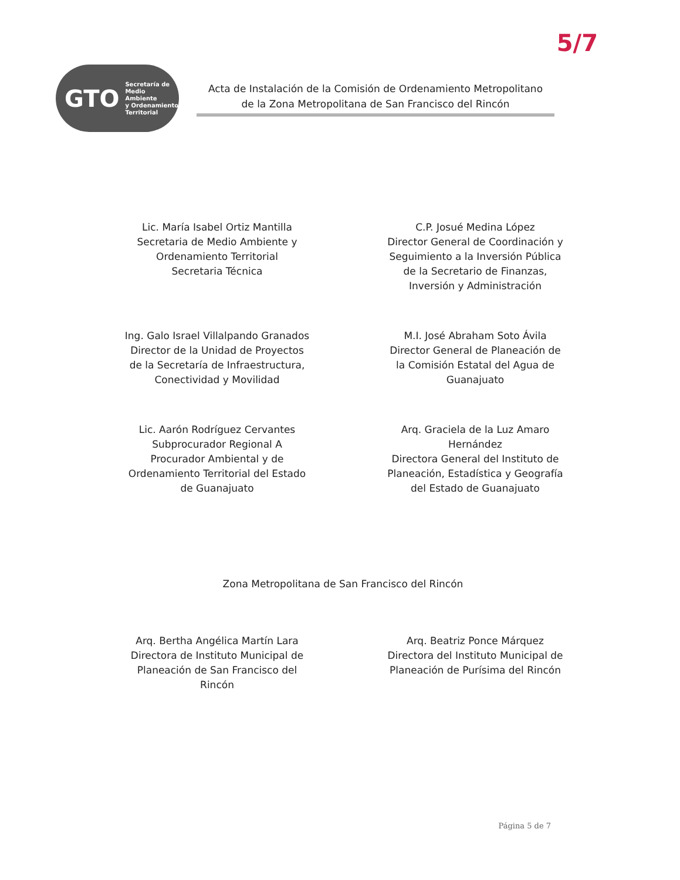5/7
GTO Secretaría de
Medio Ambiente
y Ordenamiento
Territorial
Acta de Instalación de la Comisión de Ordenamiento Metropolitano
de la Zona Metropolitana de San Francisco del Rincón
Lic. María Isabel Ortiz Mantilla
Secretaria de Medio Ambiente y
Ordenamiento Territorial
Secretaria Técnica
C.P. Josué Medina López
Director General de Coordinación y
Seguimiento a la Inversión Pública
de la Secretario de Finanzas,
Inversión y Administración
Ing. Galo Israel Villalpando Granados
Director de la Unidad de Proyectos
de la Secretaría de Infraestructura,
Conectividad y Movilidad
M.I. José Abraham Soto Ávila
Director General de Planeación de
la Comisión Estatal del Agua de
Guanajuato
Lic. Aarón Rodríguez Cervantes
Subprocurador Regional A
Procurador Ambiental y de
Ordenamiento Territorial del Estado
de Guanajuato
Arq. Graciela de la Luz Amaro
Hernández
Directora General del Instituto de
Planeación, Estadística y Geografía
del Estado de Guanajuato
Zona Metropolitana de San Francisco del Rincón
Arq. Bertha Angélica Martín Lara
Directora de Instituto Municipal de
Planeación de San Francisco del
Rincón
Arq. Beatriz Ponce Márquez
Directora del Instituto Municipal de
Planeación de Purísima del Rincón
Página 5 de 7